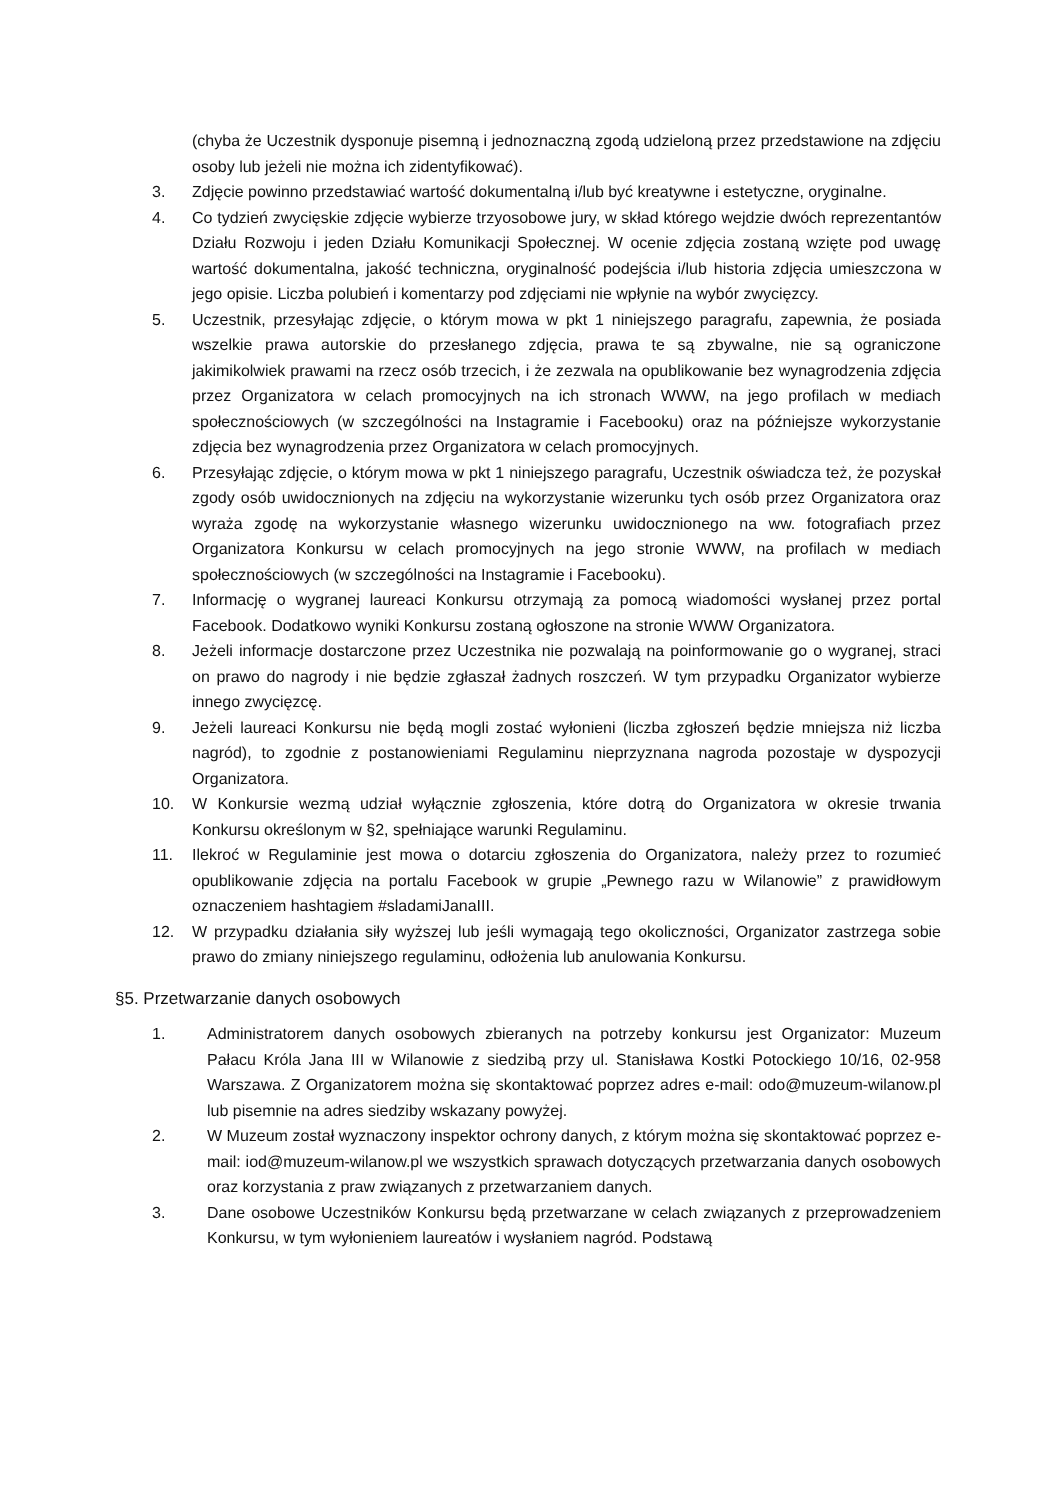(chyba że Uczestnik dysponuje pisemną i jednoznaczną zgodą udzieloną przez przedstawione na zdjęciu osoby lub jeżeli nie można ich zidentyfikować).
3. Zdjęcie powinno przedstawiać wartość dokumentalną i/lub być kreatywne i estetyczne, oryginalne.
4. Co tydzień zwycięskie zdjęcie wybierze trzyosobowe jury, w skład którego wejdzie dwóch reprezentantów Działu Rozwoju i jeden Działu Komunikacji Społecznej. W ocenie zdjęcia zostaną wzięte pod uwagę wartość dokumentalna, jakość techniczna, oryginalność podejścia i/lub historia zdjęcia umieszczona w jego opisie. Liczba polubień i komentarzy pod zdjęciami nie wpłynie na wybór zwycięzcy.
5. Uczestnik, przesyłając zdjęcie, o którym mowa w pkt 1 niniejszego paragrafu, zapewnia, że posiada wszelkie prawa autorskie do przesłanego zdjęcia, prawa te są zbywalne, nie są ograniczone jakimikolwiek prawami na rzecz osób trzecich, i że zezwala na opublikowanie bez wynagrodzenia zdjęcia przez Organizatora w celach promocyjnych na ich stronach WWW, na jego profilach w mediach społecznościowych (w szczególności na Instagramie i Facebooku) oraz na późniejsze wykorzystanie zdjęcia bez wynagrodzenia przez Organizatora w celach promocyjnych.
6. Przesyłając zdjęcie, o którym mowa w pkt 1 niniejszego paragrafu, Uczestnik oświadcza też, że pozyskał zgody osób uwidocznionych na zdjęciu na wykorzystanie wizerunku tych osób przez Organizatora oraz wyraża zgodę na wykorzystanie własnego wizerunku uwidocznionego na ww. fotografiach przez Organizatora Konkursu w celach promocyjnych na jego stronie WWW, na profilach w mediach społecznościowych (w szczególności na Instagramie i Facebooku).
7. Informację o wygranej laureaci Konkursu otrzymają za pomocą wiadomości wysłanej przez portal Facebook. Dodatkowo wyniki Konkursu zostaną ogłoszone na stronie WWW Organizatora.
8. Jeżeli informacje dostarczone przez Uczestnika nie pozwalają na poinformowanie go o wygranej, straci on prawo do nagrody i nie będzie zgłaszał żadnych roszczeń. W tym przypadku Organizator wybierze innego zwycięzcę.
9. Jeżeli laureaci Konkursu nie będą mogli zostać wyłonieni (liczba zgłoszeń będzie mniejsza niż liczba nagród), to zgodnie z postanowieniami Regulaminu nieprzyznana nagroda pozostaje w dyspozycji Organizatora.
10. W Konkursie wezmą udział wyłącznie zgłoszenia, które dotrą do Organizatora w okresie trwania Konkursu określonym w §2, spełniające warunki Regulaminu.
11. Ilekroć w Regulaminie jest mowa o dotarciu zgłoszenia do Organizatora, należy przez to rozumieć opublikowanie zdjęcia na portalu Facebook w grupie „Pewnego razu w Wilanowie” z prawidłowym oznaczeniem hashtagiem #sladamiJanaIII.
12. W przypadku działania siły wyższej lub jeśli wymagają tego okoliczności, Organizator zastrzega sobie prawo do zmiany niniejszego regulaminu, odłożenia lub anulowania Konkursu.
§5. Przetwarzanie danych osobowych
1. Administratorem danych osobowych zbieranych na potrzeby konkursu jest Organizator: Muzeum Pałacu Króla Jana III w Wilanowie z siedzibą przy ul. Stanisława Kostki Potockiego 10/16, 02-958 Warszawa. Z Organizatorem można się skontaktować poprzez adres e-mail: odo@muzeum-wilanow.pl lub pisemnie na adres siedziby wskazany powyżej.
2. W Muzeum został wyznaczony inspektor ochrony danych, z którym można się skontaktować poprzez e-mail: iod@muzeum-wilanow.pl we wszystkich sprawach dotyczących przetwarzania danych osobowych oraz korzystania z praw związanych z przetwarzaniem danych.
3. Dane osobowe Uczestników Konkursu będą przetwarzane w celach związanych z przeprowadzeniem Konkursu, w tym wyłonieniem laureatów i wysłaniem nagród. Podstawą